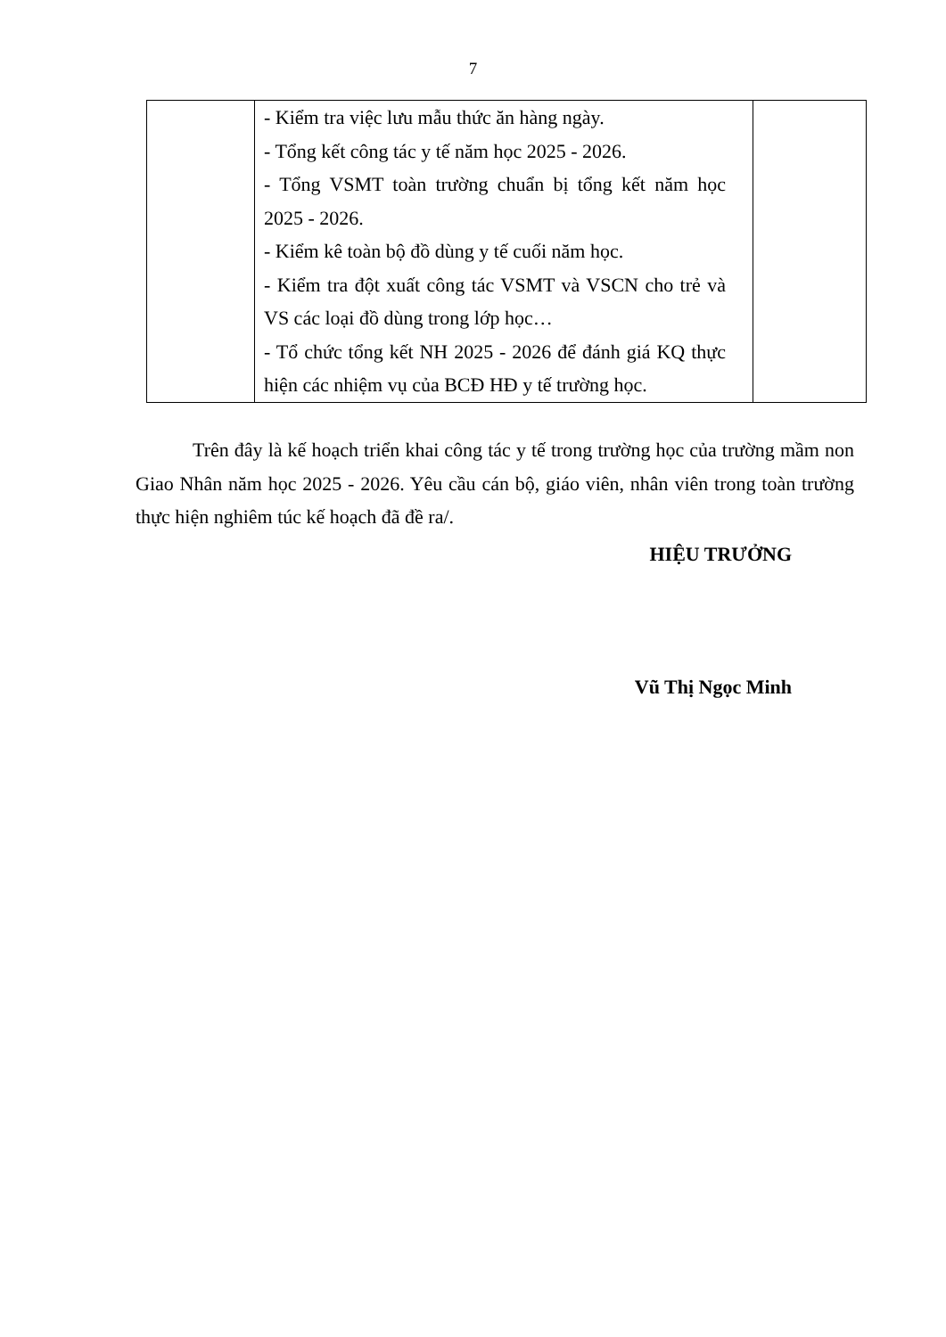7
| | - Kiểm tra việc lưu mẫu thức ăn hàng ngày. - Tổng kết công tác y tế năm học 2025 - 2026. - Tổng VSMT toàn trường chuẩn bị tổng kết năm học 2025 - 2026. - Kiểm kê toàn bộ đồ dùng y tế cuối năm học. - Kiểm tra đột xuất công tác VSMT và VSCN cho trẻ và VS các loại đồ dùng trong lớp học… - Tổ chức tổng kết NH 2025 - 2026 để đánh giá KQ thực hiện các nhiệm vụ của BCĐ HĐ y tế trường học. | |
Trên đây là kế hoạch triển khai công tác y tế trong trường học của trường mầm non Giao Nhân năm học 2025 - 2026. Yêu cầu cán bộ, giáo viên, nhân viên trong toàn trường thực hiện nghiêm túc kế hoạch đã đề ra/.
HIỆU TRƯỞNG
Vũ Thị Ngọc Minh